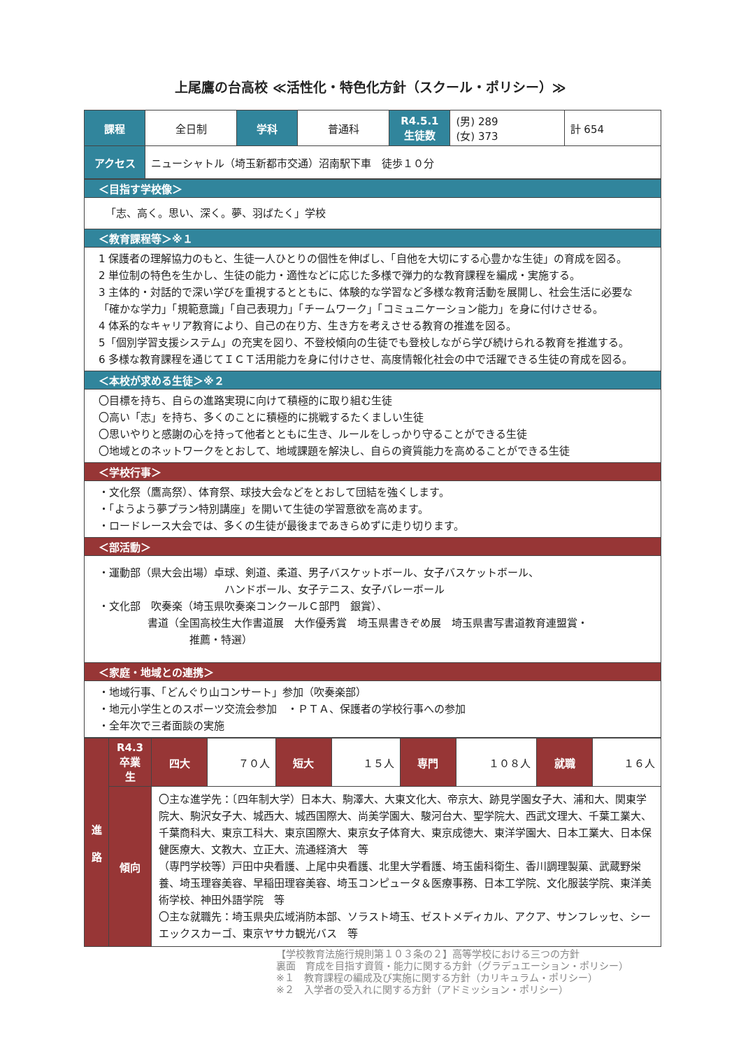上尾鷹の台高校 ≪活性化・特色化方針（スクール・ポリシー）≫
| 課程 | 全日制 | 学科 | 普通科 | R4.5.1 生徒数 | (男) 289 (女) 373 | 計 654 |
| アクセス | ニューシャトル（埼玉新都市交通）沼南駅下車 徒歩１０分 | | | | | |
| ＜目指す学校像＞ |
| 「志、高く。思い、深く。夢、羽ばたく」学校 |
| ＜教育課程等＞※１ |
| 1 保護者の理解協力のもと、生徒一人ひとりの個性を伸ばし、「自他を大切にする心豊かな生徒」の育成を図る。 2 単位制の特色を生かし、生徒の能力・適性などに応じた多様で弾力的な教育課程を編成・実施する。 3 主体的・対話的で深い学びを重視するとともに、体験的な学習など多様な教育活動を展開し、社会生活に必要な「確かな学力」「規範意識」「自己表現力」「チームワーク」「コミュニケーション能力」を身に付けさせる。 4 体系的なキャリア教育により、自己の在り方、生き方を考えさせる教育の推進を図る。 5「個別学習支援システム」の充実を図り、不登校傾向の生徒でも登校しながら学び続けられる教育を推進する。 6 多様な教育課程を通じてＩＣＴ活用能力を身に付けさせ、高度情報化社会の中で活躍できる生徒の育成を図る。 |
| ＜本校が求める生徒＞※２ |
| 〇目標を持ち、自らの進路実現に向けて積極的に取り組む生徒 〇高い「志」を持ち、多くのことに積極的に挑戦するたくましい生徒 〇思いやりと感謝の心を持って他者とともに生き、ルールをしっかり守ることができる生徒 〇地域とのネットワークをとおして、地域課題を解決し、自らの資質能力を高めることができる生徒 |
| ＜学校行事＞ |
| ・文化祭（鷹高祭）、体育祭、球技大会などをとおして団結を強くします。 ・「ようよう夢プラン特別講座」を開いて生徒の学習意欲を高めます。 ・ロードレース大会では、多くの生徒が最後まであきらめずに走り切ります。 |
| ＜部活動＞ |
| ・運動部（県大会出場）卓球、剣道、柔道、男子バスケットボール、女子バスケットボール、 ハンドボール、女子テニス、女子バレーボール ・文化部 吹奏楽（埼玉県吹奏楽コンクールＣ部門 銀賞）、 書道（全国高校生大作書道展 大作優秀賞 埼玉県書きぞめ展 埼玉県書写書道教育連盟賞・ 推薦・特選） |
| ＜家庭・地域との連携＞ |
| ・地域行事、「どんぐり山コンサート」参加（吹奏楽部） ・地元小学生とのスポーツ交流会参加 ・ＰＴＡ、保護者の学校行事への参加 ・全年次で三者面談の実施 |
| 進 路 | R4.3 卒業生 | 四大 | ７０人 | 短大 | １５人 | 専門 | １０８人 | 就職 | １６人 |
| | 傾向 | 〇主な進学先：〔四年制大学）日本大、駒澤大、大東文化大、帝京大、跡見学園女子大、浦和大、関東学院大、駒沢女子大、城西大、城西国際大、尚美学園大、駿河台大、聖学院大、西武文理大、千葉工業大、千葉商科大、東京工科大、東京国際大、東京女子体育大、東京成徳大、東洋学園大、日本工業大、日本保健医療大、文教大、立正大、流通経済大 等 （専門学校等）戸田中央看護、上尾中央看護、北里大学看護、埼玉歯科衛生、香川調理製菓、武蔵野栄養、埼玉理容美容、早稲田理容美容、埼玉コンピュータ＆医療事務、日本工学院、文化服装学院、東洋美術学校、神田外語学院 等 〇主な就職先：埼玉県央広域消防本部、ソラスト埼玉、ゼストメディカル、アクア、サンフレッセ、シーエックスカーゴ、東京ヤサカ観光バス 等 | | | | | | | |
【学校教育法施行規則第１０３条の２】高等学校における三つの方針
裏面　育成を目指す資質・能力に関する方針（グラデュエーション・ポリシー）
※１　教育課程の編成及び実施に関する方針（カリキュラム・ポリシー）
※２　入学者の受入れに関する方針（アドミッション・ポリシー）